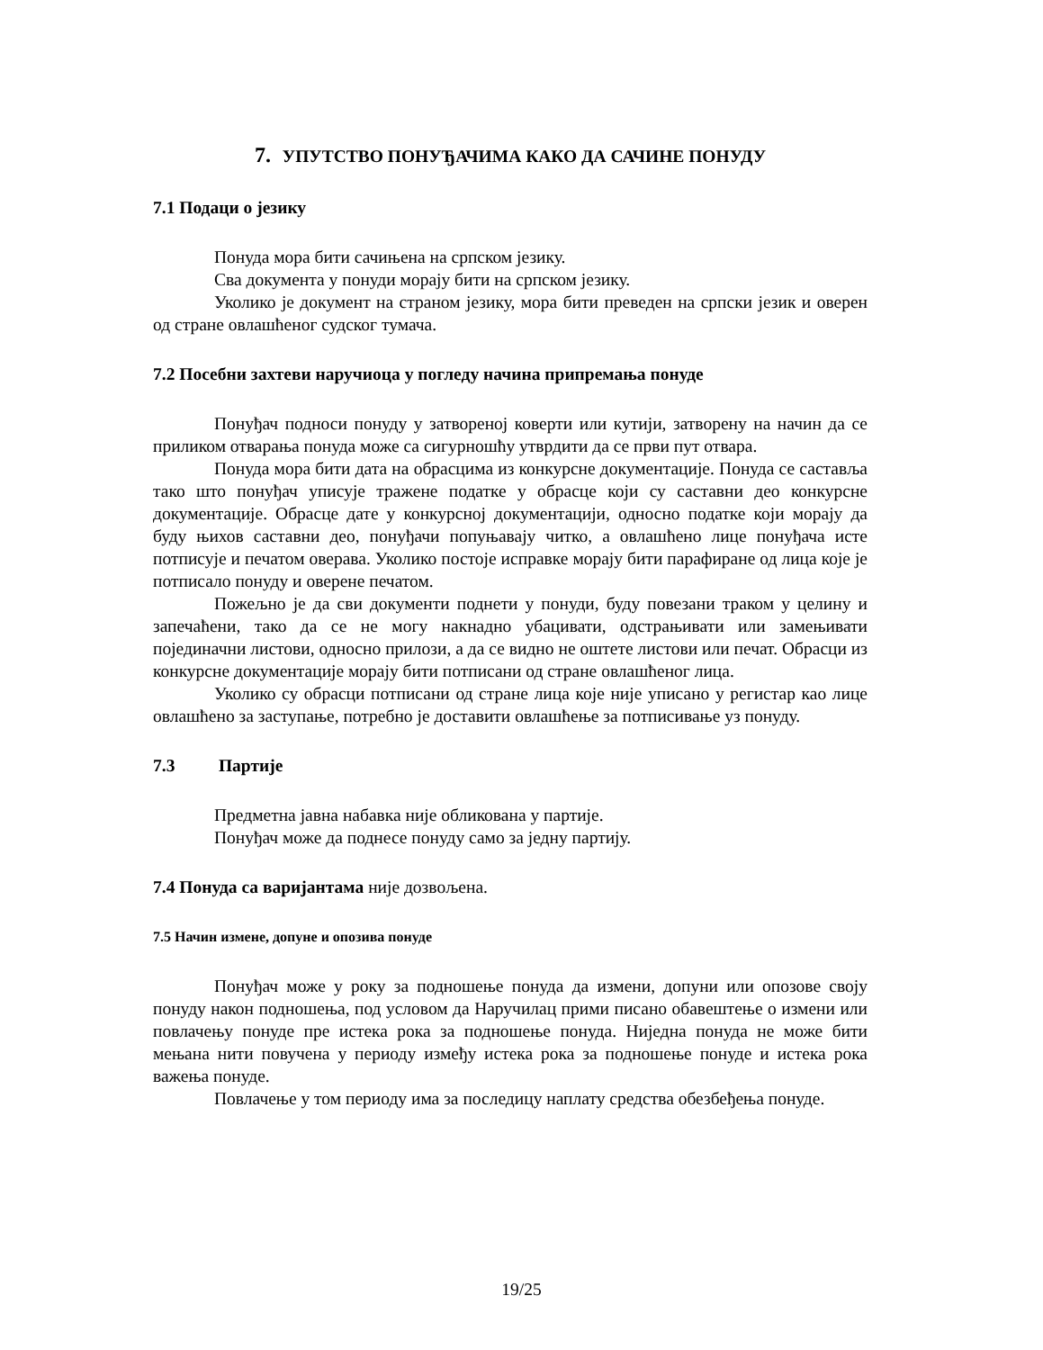7. УПУТСТВО ПОНУЂАЧИМА КАКО ДА САЧИНЕ ПОНУДУ
7.1 Подаци о језику
Понуда мора бити сачињена на српском језику.
Сва документа у понуди морају бити на српском језику.
Уколико је документ на страном језику, мора бити преведен на српски језик и оверен од стране овлашћеног судског тумача.
7.2 Посебни захтеви наручиоца у погледу начина припремања понуде
Понуђач подноси понуду у затвореној коверти или кутији, затворену на начин да се приликом отварања понуда може са сигурношћу утврдити да се први пут отвара.
Понуда мора бити дата на обрасцима из конкурсне документације. Понуда се саставља тако што понуђач уписује тражене податке у обрасце који су саставни део конкурсне документације. Обрасце дате у конкурсној документацији, односно податке који морају да буду њихов саставни део, понуђачи попуњавају читко, а овлашћено лице понуђача исте потписује и печатом оверава. Уколико постоје исправке морају бити парафиране од лица које је потписало понуду и оверене печатом.
Пожељно је да сви документи поднети у понуди, буду повезани траком у целину и запечаћени, тако да се не могу накнадно убацивати, одстрањивати или замењивати појединачни листови, односно прилози, а да се видно не оштете листови или печат. Обрасци из конкурсне документације морају бити потписани од стране овлашћеног лица.
Уколико су обрасци потписани од стране лица које није уписано у регистар као лице овлашћено за заступање, потребно је доставити овлашћење за потписивање уз понуду.
7.3 Партије
Предметна јавна набавка није обликована у партије.
Понуђач може да поднесе понуду само за једну партију.
7.4 Понуда са варијантама није дозвољена.
7.5 Начин измене, допуне и опозива понуде
Понуђач може у року за подношење понуда да измени, допуни или опозове своју понуду након подношења, под условом да Наручилац прими писано обавештење о измени или повлачењу понуде пре истека рока за подношење понуда. Ниједна понуда не може бити мењана нити повучена у периоду између истека рока за подношење понуде и истека рока важења понуде.
Повлачење у том периоду има за последицу наплату средства обезбеђења понуде.
19/25